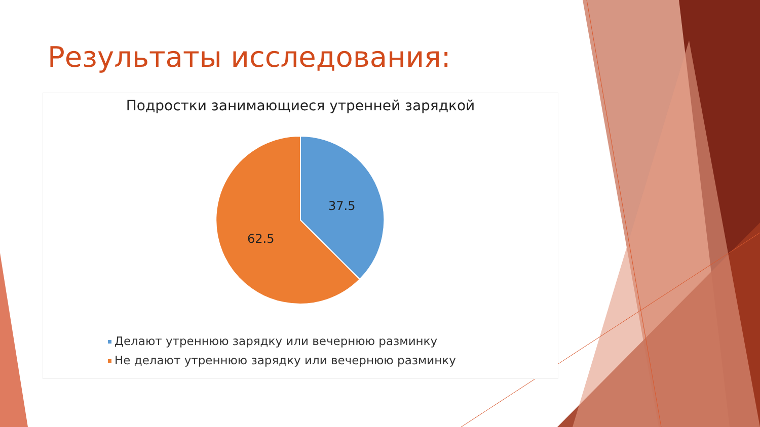Результаты исследования:
Подростки занимающиеся утренней зарядкой
37.5
62.5
Делают утреннюю зарядку или вечернюю разминку
Не делают утреннюю зарядку или вечернюю разминку